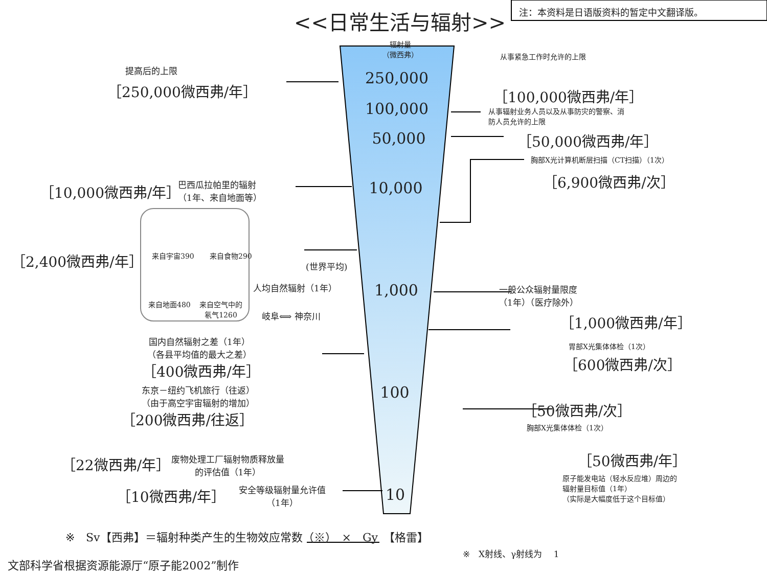注：本资料是日语版资料的暂定中文翻译版。
<<日常生活与辐射>>
辐射量
（微西弗）
250,000
100,000
50,000
10,000
1,000
100
10
提高后的上限
［250,000微西弗/年］
从事紧急工作时允许的上限
［100,000微西弗/年］
从事辐射业务人员以及从事防灾的警察、消
防人员允许的上限
［50,000微西弗/年］
胸部X光计算机断层扫描（CT扫描）（1次）
［6,900微西弗/次］
［10,000微西弗/年］
巴西瓜拉帕里的辐射
（1年、来自地面等）
［2,400微西弗/年］ 来自宇宙390 来自食物290
来自地面480
来自空气中的
氡气1260
(世界平均)
人均自然辐射（1年）
一般公众辐射量限度
（1年）（医疗除外）
岐阜⟺ 神奈川 ［1,000微西弗/年］
国内自然辐射之差（1年）
（各县平均值的最大之差）
胃部X光集体体检（1次）
［400微西弗/年］ ［600微西弗/次］
东京－纽约飞机旅行（往返）
（由于高空宇宙辐射的增加）
［200微西弗/往返］
［50微西弗/次］
胸部X光集体体检（1次）
［50微西弗/年］
原子能发电站（轻水反应堆）周边的
辐射量目标值（1年）
（实际是大幅度低于这个目标值）
［22微西弗/年］
废物处理工厂辐射物质释放量
的评估值（1年）
［10微西弗/年］
安全等级辐射量允许值
（1年）
※　Sv【西弗】＝辐射种类产生的生物效应常数（※）　×　Gy　【格雷】
※　X射线、γ射线为　 1
文部科学省根据资源能源厅“原子能2002”制作